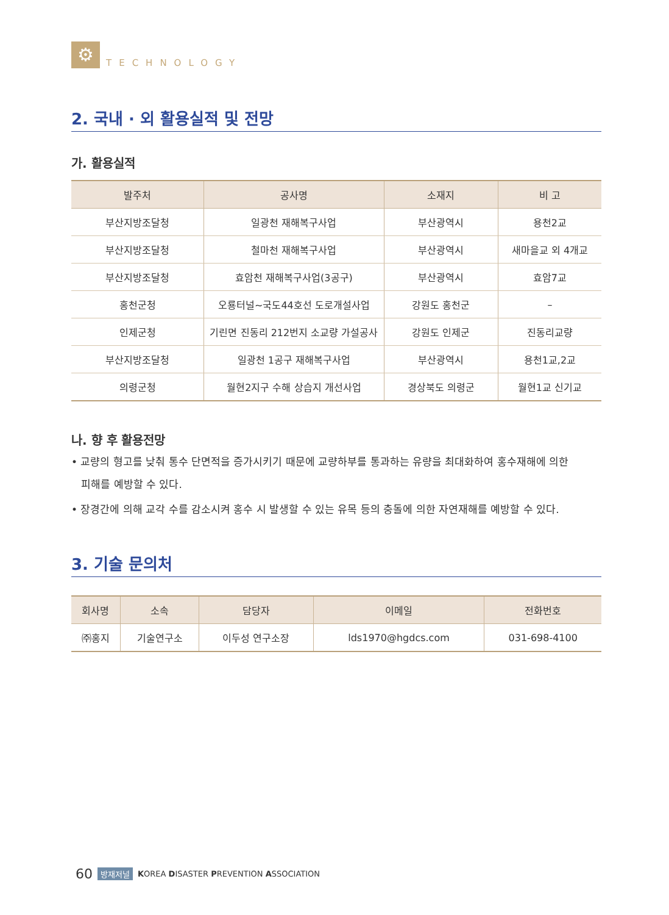⚙
TECHNOLOGY
2. 국내 · 외 활용실적 및 전망
가. 활용실적
| 발주처 | 공사명 | 소재지 | 비 고 |
| --- | --- | --- | --- |
| 부산지방조달청 | 일광천 재해복구사업 | 부산광역시 | 용천2교 |
| 부산지방조달청 | 철마천 재해복구사업 | 부산광역시 | 새마을교 외 4개교 |
| 부산지방조달청 | 효암천 재해복구사업(3공구) | 부산광역시 | 효암7교 |
| 홍천군청 | 오룡터널~국도44호선 도로개설사업 | 강원도 홍천군 | – |
| 인제군청 | 기린면 진동리 212번지 소교량 가설공사 | 강원도 인제군 | 진동리교량 |
| 부산지방조달청 | 일광천 1공구 재해복구사업 | 부산광역시 | 용천1교,2교 |
| 의령군청 | 월현2지구 수해 상습지 개선사업 | 경상북도 의령군 | 월현1교 신기교 |
나. 향 후 활용전망
• 교량의 형고를 낮춰 통수 단면적을 증가시키기 때문에 교량하부를 통과하는 유량을 최대화하여 홍수재해에 의한
피해를 예방할 수 있다.
• 장경간에 의해 교각 수를 감소시켜 홍수 시 발생할 수 있는 유목 등의 충돌에 의한 자연재해를 예방할 수 있다.
3. 기술 문의처
| 회사명 | 소속 | 담당자 | 이메일 | 전화번호 |
| --- | --- | --- | --- | --- |
| ㈜홍지 | 기술연구소 | 이두성 연구소장 | lds1970@hgdcs.com | 031-698-4100 |
60 방재저널 KOREA DISASTER PREVENTION ASSOCIATION